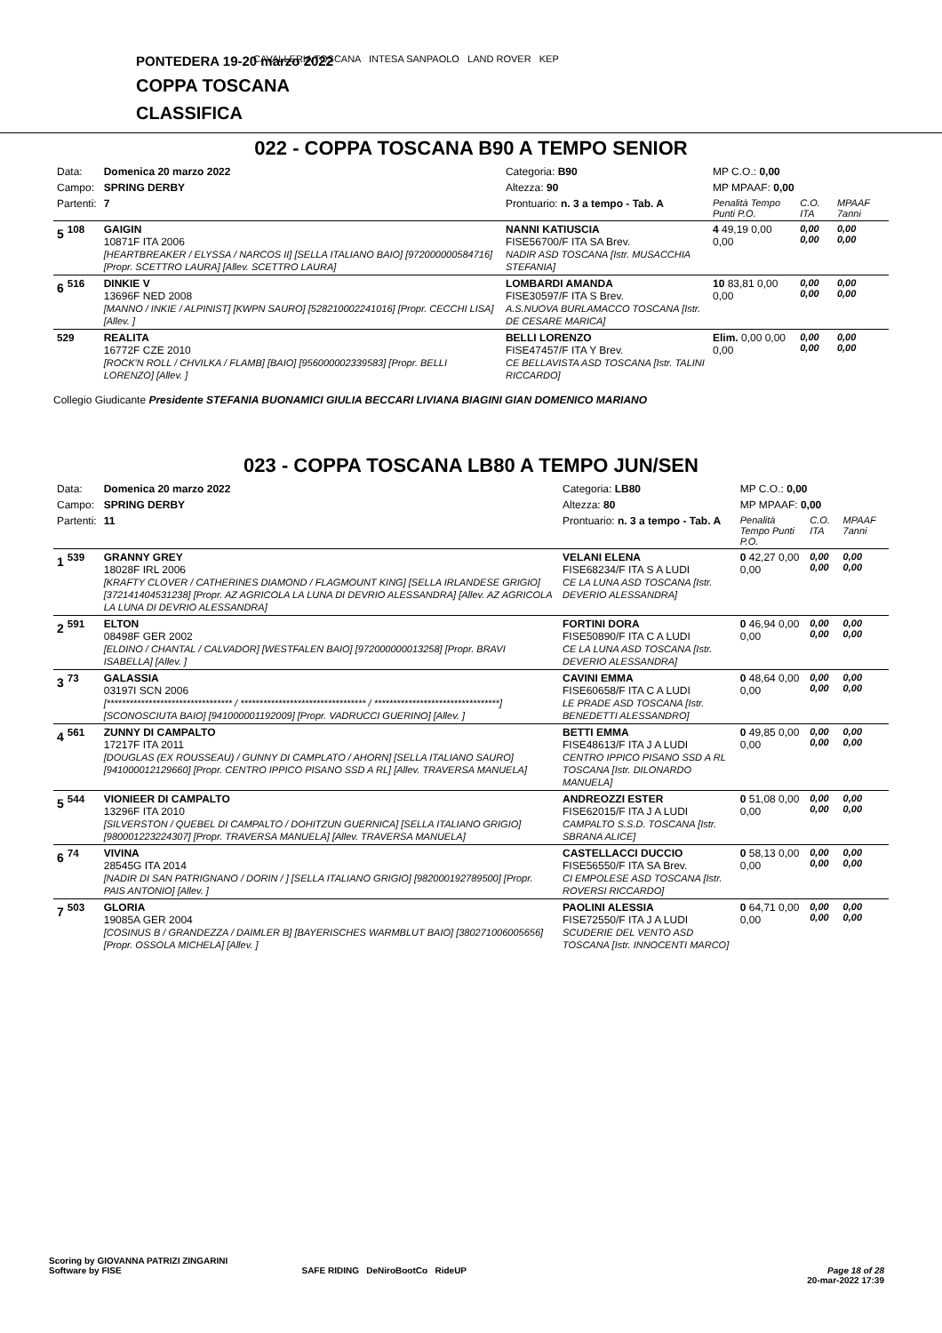CAVALLERIA TOSCANA INTESA SANPAOLO LAND ROVER KEP
PONTEDERA 19-20 marzo 2022
COPPA TOSCANA
CLASSIFICA
022 - COPPA TOSCANA B90 A TEMPO SENIOR
| Data: | Domenica 20 marzo 2022 | Categoria: B90 | MP C.O.: 0,00 | | |
| Campo: | SPRING DERBY | Altezza: 90 | MP MPAAF: 0,00 | | |
| Partenti: | 7 | Prontuario: n. 3 a tempo - Tab. A | Penalità Tempo Punti P.O. | C.O. ITA | MPAAF 7anni |
| 5 <sup>108</sup> | GAIGIN 10871F ITA 2006 [HEARTBREAKER / ELYSSA / NARCOS II] [SELLA ITALIANO BAIO] [972000000584716] [Propr. SCETTRO LAURA] [Allev. SCETTRO LAURA] | NANNI KATIUSCIA FISE56700/F ITA SA Brev. NADIR ASD TOSCANA [Istr. MUSACCHIA STEFANIA] | 4 49,19 0,00 0,00 | 0,00 0,00 | 0,00 0,00 |
| 6 <sup>516</sup> | DINKIE V 13696F NED 2008 [MANNO / INKIE / ALPINIST] [KWPN SAURO] [528210002241016] [Propr. CECCHI LISA] [Allev. ] | LOMBARDI AMANDA FISE30597/F ITA S Brev. A.S.NUOVA BURLAMACCO TOSCANA [Istr. DE CESARE MARICA] | 10 83,81 0,00 0,00 | 0,00 0,00 | 0,00 0,00 |
| <sup>529</sup> | REALITA 16772F CZE 2010 [ROCK'N ROLL / CHVILKA / FLAMB] [BAIO] [956000002339583] [Propr. BELLI LORENZO] [Allev. ] | BELLI LORENZO FISE47457/F ITA Y Brev. CE BELLAVISTA ASD TOSCANA [Istr. TALINI RICCARDO] | Elim. 0,00 0,00 0,00 | 0,00 0,00 | 0,00 0,00 |
Collegio Giudicante Presidente STEFANIA BUONAMICI GIULIA BECCARI LIVIANA BIAGINI GIAN DOMENICO MARIANO
023 - COPPA TOSCANA LB80 A TEMPO JUN/SEN
| Data: | Domenica 20 marzo 2022 | Categoria: LB80 | MP C.O.: 0,00 | | |
| Campo: | SPRING DERBY | Altezza: 80 | MP MPAAF: 0,00 | | |
| Partenti: | 11 | Prontuario: n. 3 a tempo - Tab. A | Penalità Tempo Punti P.O. | C.O. ITA | MPAAF 7anni |
| 1 <sup>539</sup> | GRANNY GREY 18028F IRL 2006 [KRAFTY CLOVER / CATHERINES DIAMOND / FLAGMOUNT KING] [SELLA IRLANDESE GRIGIO] [372141404531238] [Propr. AZ AGRICOLA LA LUNA DI DEVRIO ALESSANDRA] [Allev. AZ AGRICOLA LA LUNA DI DEVRIO ALESSANDRA] | VELANI ELENA FISE68234/F ITA S A LUDI CE LA LUNA ASD TOSCANA [Istr. DEVERIO ALESSANDRA] | 0 42,27 0,00 0,00 | 0,00 0,00 | 0,00 0,00 |
| 2 <sup>591</sup> | ELTON 08498F GER 2002 [ELDINO / CHANTAL / CALVADOR] [WESTFALEN BAIO] [972000000013258] [Propr. BRAVI ISABELLA] [Allev. ] | FORTINI DORA FISE50890/F ITA C A LUDI CE LA LUNA ASD TOSCANA [Istr. DEVERIO ALESSANDRA] | 0 46,94 0,00 0,00 | 0,00 0,00 | 0,00 0,00 |
| 3 <sup>73</sup> | GALASSIA 03197I SCN 2006 [********************************* / ********************************* / *********************************] [SCONOSCIUTA BAIO] [941000001192009] [Propr. VADRUCCI GUERINO] [Allev. ] | CAVINI EMMA FISE60658/F ITA C A LUDI LE PRADE ASD TOSCANA [Istr. BENEDETTI ALESSANDRO] | 0 48,64 0,00 0,00 | 0,00 0,00 | 0,00 0,00 |
| 4 <sup>561</sup> | ZUNNY DI CAMPALTO 17217F ITA 2011 [DOUGLAS (EX ROUSSEAU) / GUNNY DI CAMPLATO / AHORN] [SELLA ITALIANO SAURO] [941000012129660] [Propr. CENTRO IPPICO PISANO SSD A RL] [Allev. TRAVERSA MANUELA] | BETTI EMMA FISE48613/F ITA J A LUDI CENTRO IPPICO PISANO SSD A RL TOSCANA [Istr. DILONARDO MANUELA] | 0 49,85 0,00 0,00 | 0,00 0,00 | 0,00 0,00 |
| 5 <sup>544</sup> | VIONIEER DI CAMPALTO 13296F ITA 2010 [SILVERSTON / QUEBEL DI CAMPALTO / DOHITZUN GUERNICA] [SELLA ITALIANO GRIGIO] [980001223224307] [Propr. TRAVERSA MANUELA] [Allev. TRAVERSA MANUELA] | ANDREOZZI ESTER FISE62015/F ITA J A LUDI CAMPALTO S.S.D. TOSCANA [Istr. SBRANA ALICE] | 0 51,08 0,00 0,00 | 0,00 0,00 | 0,00 0,00 |
| 6 <sup>74</sup> | VIVINA 28545G ITA 2014 [NADIR DI SAN PATRIGNANO / DORIN / ] [SELLA ITALIANO GRIGIO] [982000192789500] [Propr. PAIS ANTONIO] [Allev. ] | CASTELLACCI DUCCIO FISE56550/F ITA SA Brev. CI EMPOLESE ASD TOSCANA [Istr. ROVERSI RICCARDO] | 0 58,13 0,00 0,00 | 0,00 0,00 | 0,00 0,00 |
| 7 <sup>503</sup> | GLORIA 19085A GER 2004 [COSINUS B / GRANDEZZA / DAIMLER B] [BAYERISCHES WARMBLUT BAIO] [380271006005656] [Propr. OSSOLA MICHELA] [Allev. ] | PAOLINI ALESSIA FISE72550/F ITA J A LUDI SCUDERIE DEL VENTO ASD TOSCANA [Istr. INNOCENTI MARCO] | 0 64,71 0,00 0,00 | 0,00 0,00 | 0,00 0,00 |
Scoring by GIOVANNA PATRIZI ZINGARINI
Software by FISE SAFE RIDING DeNiroBootCo RideUP Page 18 of 28
20-mar-2022 17:39